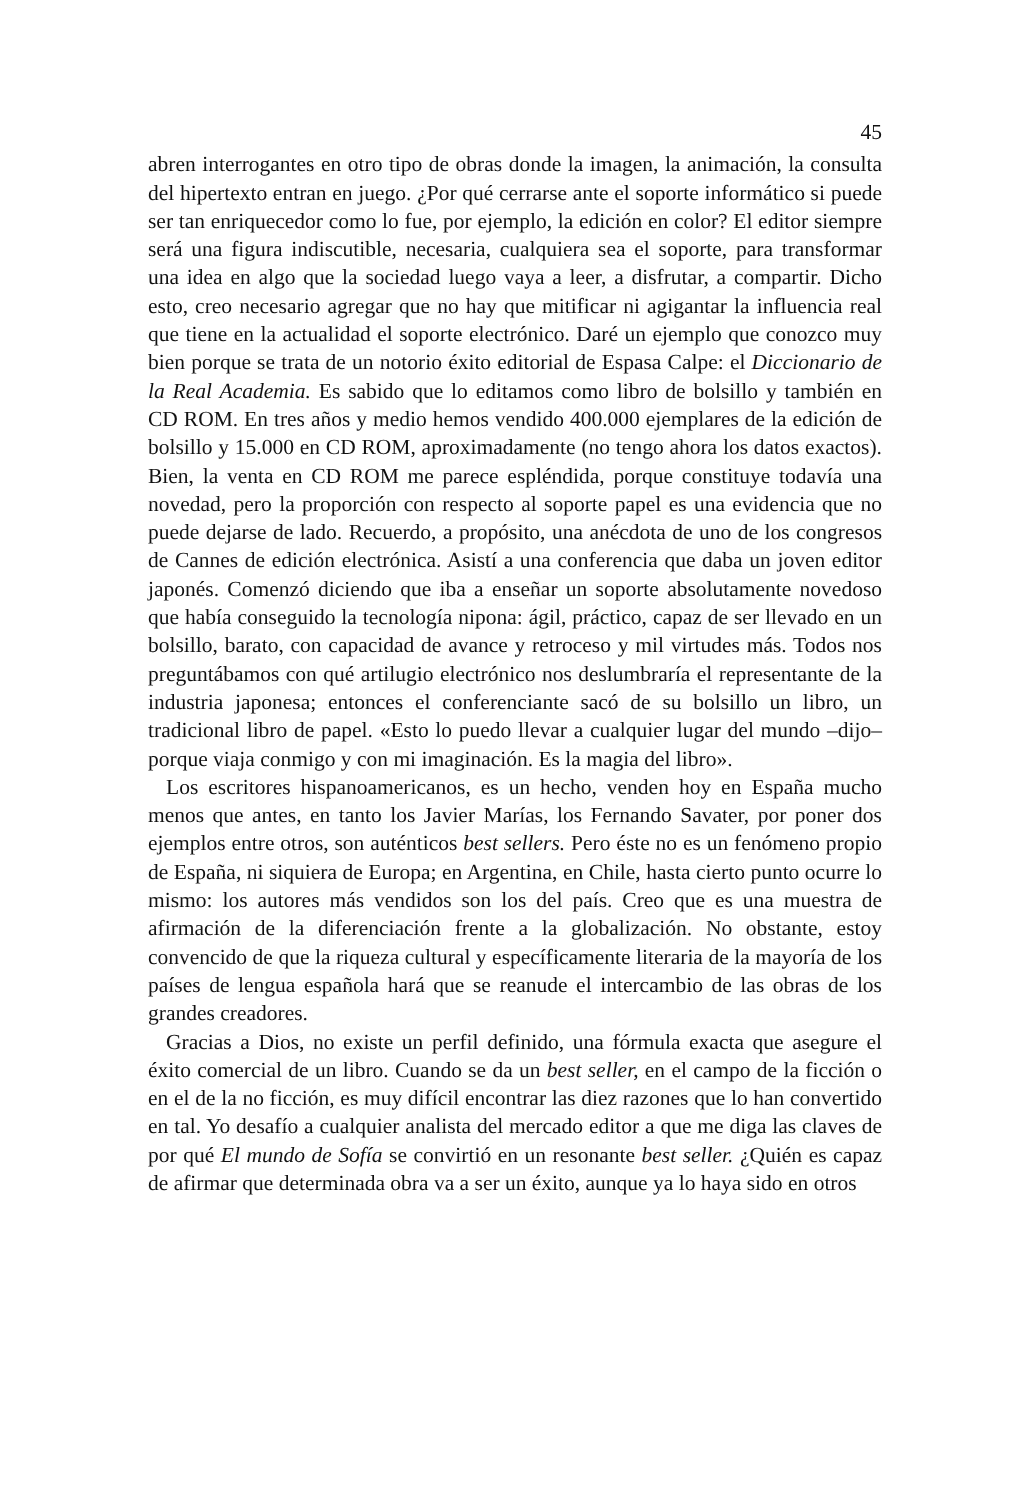45
abren interrogantes en otro tipo de obras donde la imagen, la animación, la consulta del hipertexto entran en juego. ¿Por qué cerrarse ante el soporte informático si puede ser tan enriquecedor como lo fue, por ejemplo, la edición en color? El editor siempre será una figura indiscutible, necesaria, cualquiera sea el soporte, para transformar una idea en algo que la sociedad luego vaya a leer, a disfrutar, a compartir. Dicho esto, creo necesario agregar que no hay que mitificar ni agigantar la influencia real que tiene en la actualidad el soporte electrónico. Daré un ejemplo que conozco muy bien porque se trata de un notorio éxito editorial de Espasa Calpe: el Diccionario de la Real Academia. Es sabido que lo editamos como libro de bolsillo y también en CD ROM. En tres años y medio hemos vendido 400.000 ejemplares de la edición de bolsillo y 15.000 en CD ROM, aproximadamente (no tengo ahora los datos exactos). Bien, la venta en CD ROM me parece espléndida, porque constituye todavía una novedad, pero la proporción con respecto al soporte papel es una evidencia que no puede dejarse de lado. Recuerdo, a propósito, una anécdota de uno de los congresos de Cannes de edición electrónica. Asistí a una conferencia que daba un joven editor japonés. Comenzó diciendo que iba a enseñar un soporte absolutamente novedoso que había conseguido la tecnología nipona: ágil, práctico, capaz de ser llevado en un bolsillo, barato, con capacidad de avance y retroceso y mil virtudes más. Todos nos preguntábamos con qué artilugio electrónico nos deslumbraría el representante de la industria japonesa; entonces el conferenciante sacó de su bolsillo un libro, un tradicional libro de papel. «Esto lo puedo llevar a cualquier lugar del mundo –dijo– porque viaja conmigo y con mi imaginación. Es la magia del libro».
Los escritores hispanoamericanos, es un hecho, venden hoy en España mucho menos que antes, en tanto los Javier Marías, los Fernando Savater, por poner dos ejemplos entre otros, son auténticos best sellers. Pero éste no es un fenómeno propio de España, ni siquiera de Europa; en Argentina, en Chile, hasta cierto punto ocurre lo mismo: los autores más vendidos son los del país. Creo que es una muestra de afirmación de la diferenciación frente a la globalización. No obstante, estoy convencido de que la riqueza cultural y específicamente literaria de la mayoría de los países de lengua española hará que se reanude el intercambio de las obras de los grandes creadores.
Gracias a Dios, no existe un perfil definido, una fórmula exacta que asegure el éxito comercial de un libro. Cuando se da un best seller, en el campo de la ficción o en el de la no ficción, es muy difícil encontrar las diez razones que lo han convertido en tal. Yo desafío a cualquier analista del mercado editor a que me diga las claves de por qué El mundo de Sofía se convirtió en un resonante best seller. ¿Quién es capaz de afirmar que determinada obra va a ser un éxito, aunque ya lo haya sido en otros